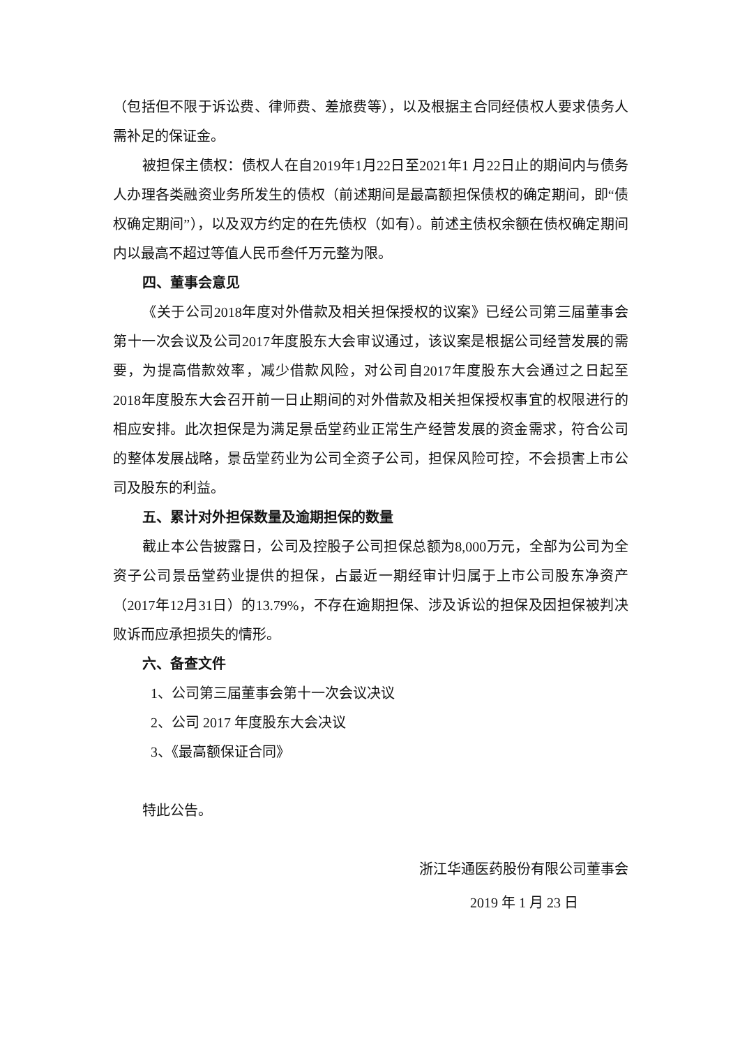（包括但不限于诉讼费、律师费、差旅费等），以及根据主合同经债权人要求债务人需补足的保证金。
被担保主债权：债权人在自2019年1月22日至2021年1 月22日止的期间内与债务人办理各类融资业务所发生的债权（前述期间是最高额担保债权的确定期间，即“债权确定期间”），以及双方约定的在先债权（如有）。前述主债权余额在债权确定期间内以最高不超过等值人民币叁仟万元整为限。
四、董事会意见
《关于公司2018年度对外借款及相关担保授权的议案》已经公司第三届董事会第十一次会议及公司2017年度股东大会审议通过，该议案是根据公司经营发展的需要，为提高借款效率，减少借款风险，对公司自2017年度股东大会通过之日起至2018年度股东大会召开前一日止期间的对外借款及相关担保授权事宜的权限进行的相应安排。此次担保是为满足景岳堂药业正常生产经营发展的资金需求，符合公司的整体发展战略，景岳堂药业为公司全资子公司，担保风险可控，不会损害上市公司及股东的利益。
五、累计对外担保数量及逾期担保的数量
截止本公告披露日，公司及控股子公司担保总额为8,000万元，全部为公司为全资子公司景岳堂药业提供的担保，占最近一期经审计归属于上市公司股东净资产（2017年12月31日）的13.79%，不存在逾期担保、涉及诉讼的担保及因担保被判决败诉而应承担损失的情形。
六、备查文件
1、公司第三届董事会第十一次会议决议
2、公司 2017 年度股东大会决议
3、《最高额保证合同》
特此公告。
浙江华通医药股份有限公司董事会
2019 年 1 月 23 日